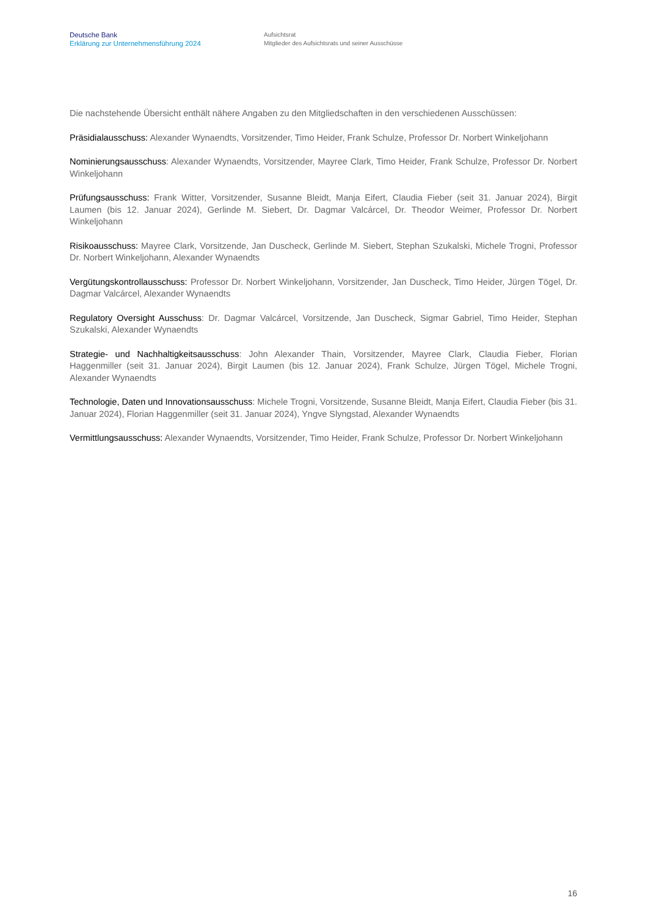Deutsche Bank
Erklärung zur Unternehmensführung 2024
Aufsichtsrat
Mitglieder des Aufsichtsrats und seiner Ausschüsse
Die nachstehende Übersicht enthält nähere Angaben zu den Mitgliedschaften in den verschiedenen Ausschüssen:
Präsidialausschuss: Alexander Wynaendts, Vorsitzender, Timo Heider, Frank Schulze, Professor Dr. Norbert Winkeljohann
Nominierungsausschuss: Alexander Wynaendts, Vorsitzender, Mayree Clark, Timo Heider, Frank Schulze, Professor Dr. Norbert Winkeljohann
Prüfungsausschuss: Frank Witter, Vorsitzender, Susanne Bleidt, Manja Eifert, Claudia Fieber (seit 31. Januar 2024), Birgit Laumen (bis 12. Januar 2024), Gerlinde M. Siebert, Dr. Dagmar Valcárcel, Dr. Theodor Weimer, Professor Dr. Norbert Winkeljohann
Risikoausschuss: Mayree Clark, Vorsitzende, Jan Duscheck, Gerlinde M. Siebert, Stephan Szukalski, Michele Trogni, Professor Dr. Norbert Winkeljohann, Alexander Wynaendts
Vergütungskontrollausschuss: Professor Dr. Norbert Winkeljohann, Vorsitzender, Jan Duscheck, Timo Heider, Jürgen Tögel, Dr. Dagmar Valcárcel, Alexander Wynaendts
Regulatory Oversight Ausschuss: Dr. Dagmar Valcárcel, Vorsitzende, Jan Duscheck, Sigmar Gabriel, Timo Heider, Stephan Szukalski, Alexander Wynaendts
Strategie- und Nachhaltigkeitsausschuss: John Alexander Thain, Vorsitzender, Mayree Clark, Claudia Fieber, Florian Haggenmiller (seit 31. Januar 2024), Birgit Laumen (bis 12. Januar 2024), Frank Schulze, Jürgen Tögel, Michele Trogni, Alexander Wynaendts
Technologie, Daten und Innovationsausschuss: Michele Trogni, Vorsitzende, Susanne Bleidt, Manja Eifert, Claudia Fieber (bis 31. Januar 2024), Florian Haggenmiller (seit 31. Januar 2024), Yngve Slyngstad, Alexander Wynaendts
Vermittlungsausschuss: Alexander Wynaendts, Vorsitzender, Timo Heider, Frank Schulze, Professor Dr. Norbert Winkeljohann
16